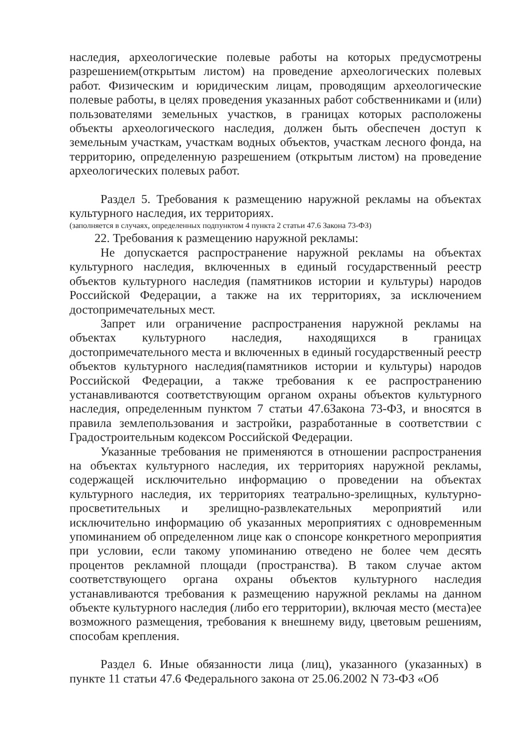наследия, археологические полевые работы на которых предусмотрены разрешением(открытым листом) на проведение археологических полевых работ. Физическим и юридическим лицам, проводящим археологические полевые работы, в целях проведения указанных работ собственниками и (или) пользователями земельных участков, в границах которых расположены объекты археологического наследия, должен быть обеспечен доступ к земельным участкам, участкам водных объектов, участкам лесного фонда, на территорию, определенную разрешением (открытым листом) на проведение археологических полевых работ.
Раздел 5. Требования к размещению наружной рекламы на объектах культурного наследия, их территориях.
(заполняется в случаях, определенных подпунктом 4 пункта 2 статьи 47.6 Закона 73-ФЗ)
22. Требования к размещению наружной рекламы:
Не допускается распространение наружной рекламы на объектах культурного наследия, включенных в единый государственный реестр объектов культурного наследия (памятников истории и культуры) народов Российской Федерации, а также на их территориях, за исключением достопримечательных мест.
Запрет или ограничение распространения наружной рекламы на объектах культурного наследия, находящихся в границах достопримечательного места и включенных в единый государственный реестр объектов культурного наследия(памятников истории и культуры) народов Российской Федерации, а также требования к ее распространению устанавливаются соответствующим органом охраны объектов культурного наследия, определенным пунктом 7 статьи 47.6Закона 73-ФЗ, и вносятся в правила землепользования и застройки, разработанные в соответствии с Градостроительным кодексом Российской Федерации.
Указанные требования не применяются в отношении распространения на объектах культурного наследия, их территориях наружной рекламы, содержащей исключительно информацию о проведении на объектах культурного наследия, их территориях театрально-зрелищных, культурно-просветительных и зрелищно-развлекательных мероприятий или исключительно информацию об указанных мероприятиях с одновременным упоминанием об определенном лице как о спонсоре конкретного мероприятия при условии, если такому упоминанию отведено не более чем десять процентов рекламной площади (пространства). В таком случае актом соответствующего органа охраны объектов культурного наследия устанавливаются требования к размещению наружной рекламы на данном объекте культурного наследия (либо его территории), включая место (места)ее возможного размещения, требования к внешнему виду, цветовым решениям, способам крепления.
Раздел 6. Иные обязанности лица (лиц), указанного (указанных) в пункте 11 статьи 47.6 Федерального закона от 25.06.2002 N 73-ФЗ «Об